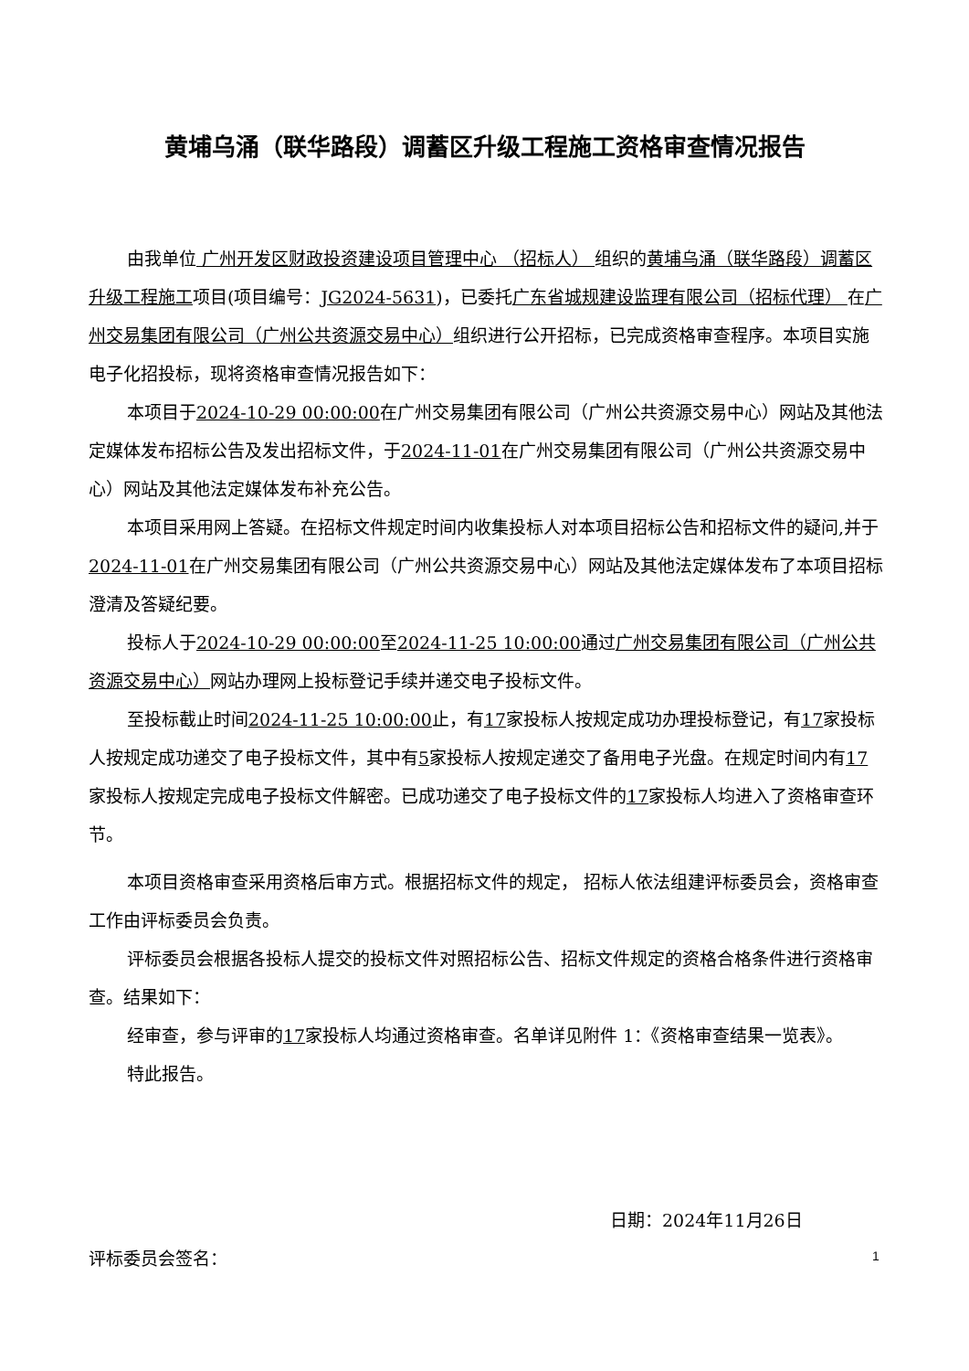黄埔乌涌（联华路段）调蓄区升级工程施工资格审查情况报告
由我单位 广州开发区财政投资建设项目管理中心 （招标人） 组织的黄埔乌涌（联华路段）调蓄区升级工程施工项目(项目编号：JG2024-5631)，已委托广东省城规建设监理有限公司（招标代理） 在广州交易集团有限公司（广州公共资源交易中心）组织进行公开招标，已完成资格审查程序。本项目实施电子化招投标，现将资格审查情况报告如下：
本项目于2024-10-29 00:00:00在广州交易集团有限公司（广州公共资源交易中心）网站及其他法定媒体发布招标公告及发出招标文件，于2024-11-01在广州交易集团有限公司（广州公共资源交易中心）网站及其他法定媒体发布补充公告。
本项目采用网上答疑。在招标文件规定时间内收集投标人对本项目招标公告和招标文件的疑问,并于2024-11-01在广州交易集团有限公司（广州公共资源交易中心）网站及其他法定媒体发布了本项目招标澄清及答疑纪要。
投标人于2024-10-29 00:00:00至2024-11-25 10:00:00通过广州交易集团有限公司（广州公共资源交易中心）网站办理网上投标登记手续并递交电子投标文件。
至投标截止时间2024-11-25 10:00:00止，有17家投标人按规定成功办理投标登记，有17家投标人按规定成功递交了电子投标文件，其中有5家投标人按规定递交了备用电子光盘。在规定时间内有17家投标人按规定完成电子投标文件解密。已成功递交了电子投标文件的17家投标人均进入了资格审查环节。
本项目资格审查采用资格后审方式。根据招标文件的规定， 招标人依法组建评标委员会，资格审查工作由评标委员会负责。
评标委员会根据各投标人提交的投标文件对照招标公告、招标文件规定的资格合格条件进行资格审查。结果如下：
经审查，参与评审的17家投标人均通过资格审查。名单详见附件 1：《资格审查结果一览表》。
特此报告。
日期：2024年11月26日
评标委员会签名： 1